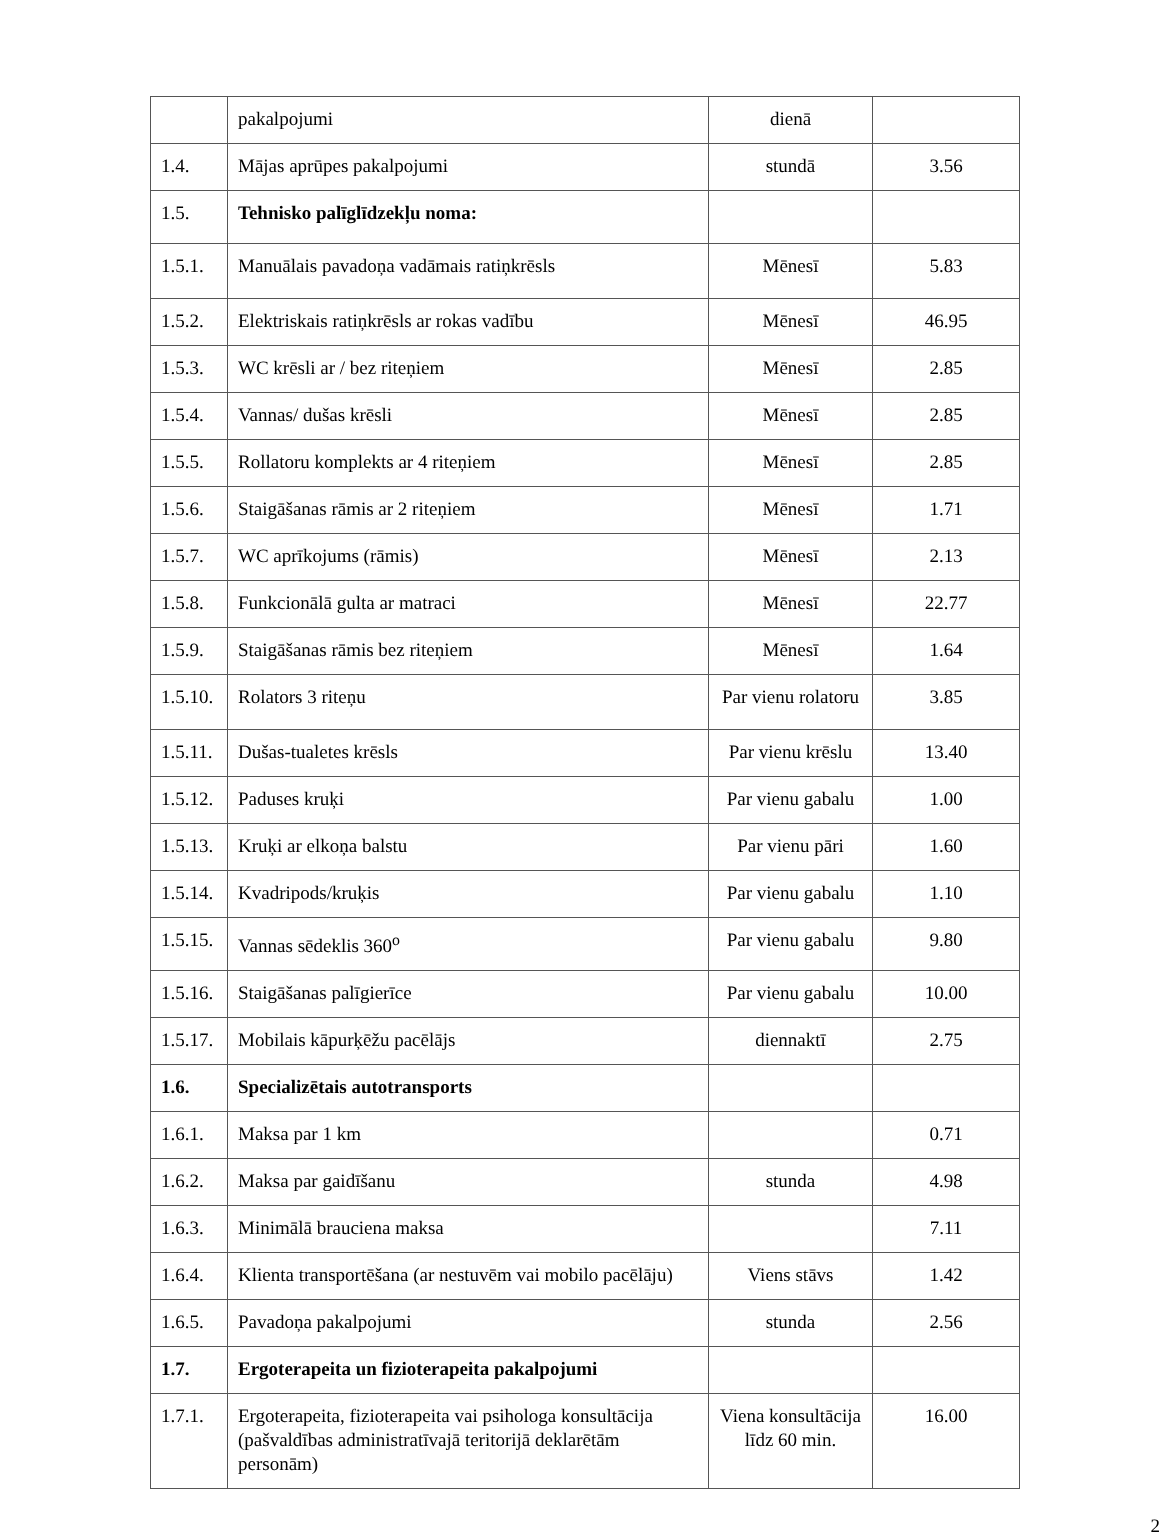| | pakalpojumi | dienā | |
| 1.4. | Mājas aprūpes pakalpojumi | stundā | 3.56 |
| 1.5. | Tehnisko palīglīdzekļu noma: | | |
| 1.5.1. | Manuālais pavadoņa vadāmais ratiņkrēsls | Mēnesī | 5.83 |
| 1.5.2. | Elektriskais ratiņkrēsls ar rokas vadību | Mēnesī | 46.95 |
| 1.5.3. | WC krēsli ar / bez riteņiem | Mēnesī | 2.85 |
| 1.5.4. | Vannas/ dušas krēsli | Mēnesī | 2.85 |
| 1.5.5. | Rollatoru komplekts ar 4 riteņiem | Mēnesī | 2.85 |
| 1.5.6. | Staigāšanas rāmis ar 2 riteņiem | Mēnesī | 1.71 |
| 1.5.7. | WC aprīkojums (rāmis) | Mēnesī | 2.13 |
| 1.5.8. | Funkcionālā gulta ar matraci | Mēnesī | 22.77 |
| 1.5.9. | Staigāšanas rāmis bez riteņiem | Mēnesī | 1.64 |
| 1.5.10. | Rolators 3 riteņu | Par vienu rolatoru | 3.85 |
| 1.5.11. | Dušas-tualetes krēsls | Par vienu krēslu | 13.40 |
| 1.5.12. | Paduses kruķi | Par vienu gabalu | 1.00 |
| 1.5.13. | Kruķi ar elkoņa balstu | Par vienu pāri | 1.60 |
| 1.5.14. | Kvadripods/kruķis | Par vienu gabalu | 1.10 |
| 1.5.15. | Vannas sēdeklis 360<sup>o</sup> | Par vienu gabalu | 9.80 |
| 1.5.16. | Staigāšanas palīgierīce | Par vienu gabalu | 10.00 |
| 1.5.17. | Mobilais kāpurķēžu pacēlājs | diennaktī | 2.75 |
| 1.6. | Specializētais autotransports | | |
| 1.6.1. | Maksa par 1 km | | 0.71 |
| 1.6.2. | Maksa par gaidīšanu | stunda | 4.98 |
| 1.6.3. | Minimālā brauciena maksa | | 7.11 |
| 1.6.4. | Klienta transportēšana (ar nestuvēm vai mobilo pacēlāju) | Viens stāvs | 1.42 |
| 1.6.5. | Pavadoņa pakalpojumi | stunda | 2.56 |
| 1.7. | Ergoterapeita un fizioterapeita pakalpojumi | | |
| 1.7.1. | Ergoterapeita, fizioterapeita vai psihologa konsultācija (pašvaldības administratīvajā teritorijā deklarētām personām) | Viena konsultācija līdz 60 min. | 16.00 |
2